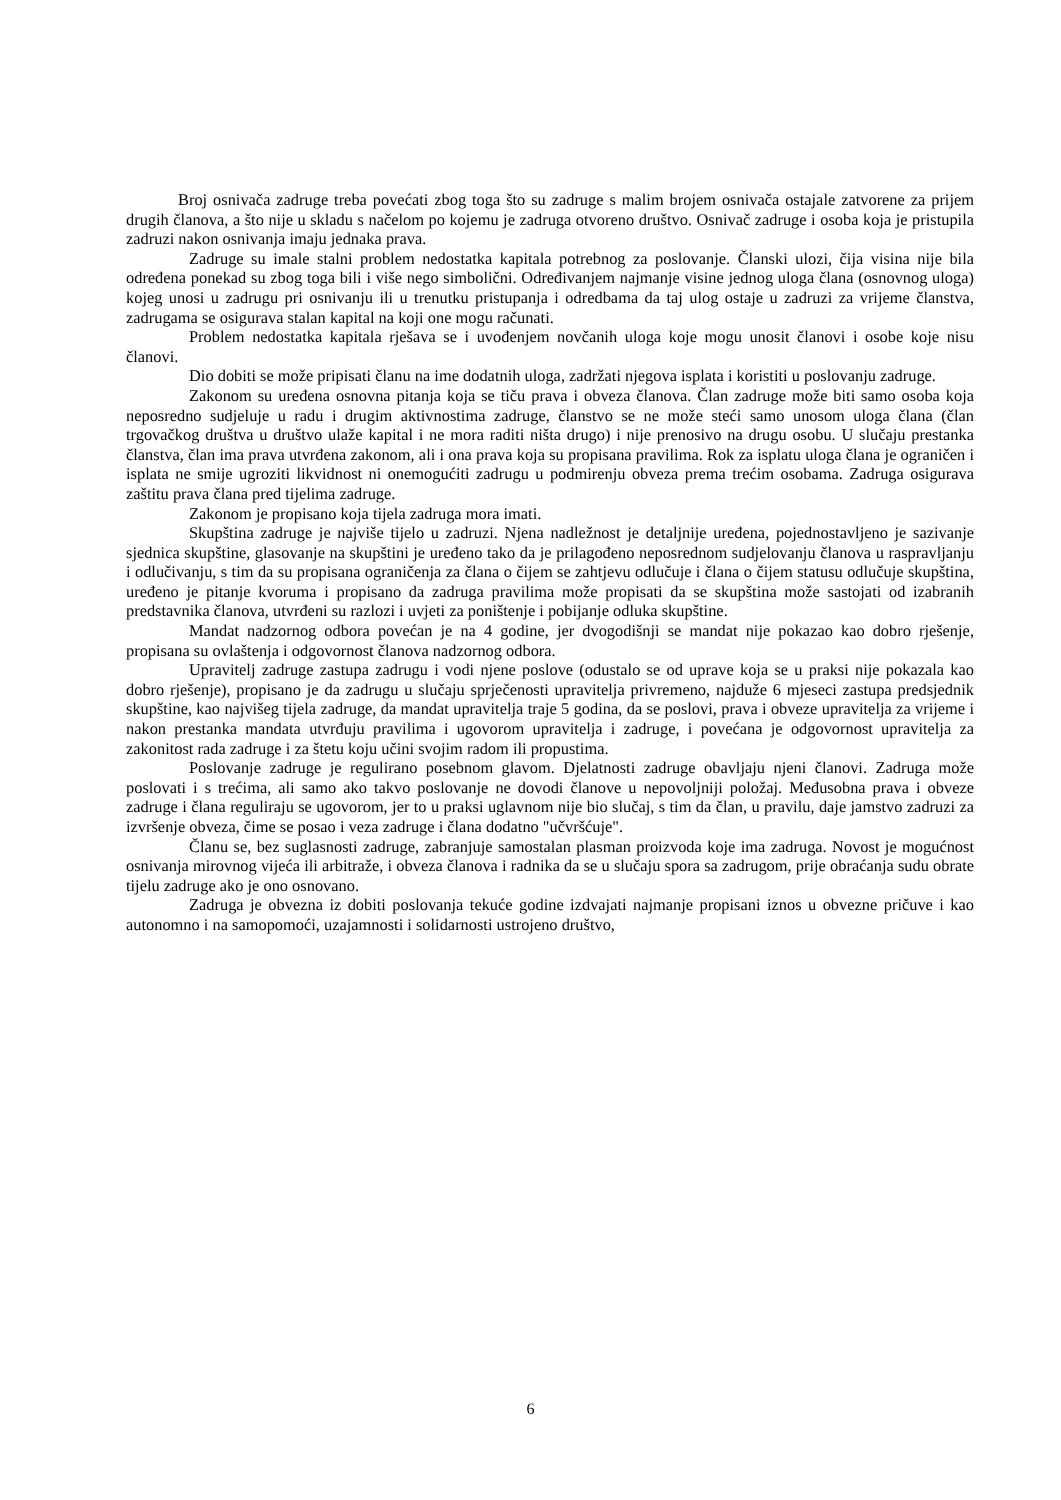Broj osnivača zadruge treba povećati zbog toga što su zadruge s malim brojem osnivača ostajale zatvorene za prijem drugih članova, a što nije u skladu s načelom po kojemu je zadruga otvoreno društvo. Osnivač zadruge i osoba koja je pristupila zadruzi nakon osnivanja imaju jednaka prava.
Zadruge su imale stalni problem nedostatka kapitala potrebnog za poslovanje. Članski ulozi, čija visina nije bila određena ponekad su zbog toga bili i više nego simbolični. Određivanjem najmanje visine jednog uloga člana (osnovnog uloga) kojeg unosi u zadrugu pri osnivanju ili u trenutku pristupanja i odredbama da taj ulog ostaje u zadruzi za vrijeme članstva, zadrugama se osigurava stalan kapital na koji one mogu računati.
Problem nedostatka kapitala rješava se i uvođenjem novčanih uloga koje mogu unosit članovi i osobe koje nisu članovi.
Dio dobiti se može pripisati članu na ime dodatnih uloga, zadržati njegova isplata i koristiti u poslovanju zadruge.
Zakonom su uređena osnovna pitanja koja se tiču prava i obveza članova. Član zadruge može biti samo osoba koja neposredno sudjeluje u radu i drugim aktivnostima zadruge, članstvo se ne može steći samo unosom uloga člana (član trgovačkog društva u društvo ulaže kapital i ne mora raditi ništa drugo) i nije prenosivo na drugu osobu. U slučaju prestanka članstva, član ima prava utvrđena zakonom, ali i ona prava koja su propisana pravilima. Rok za isplatu uloga člana je ograničen i isplata ne smije ugroziti likvidnost ni onemogućiti zadrugu u podmirenju obveza prema trećim osobama. Zadruga osigurava zaštitu prava člana pred tijelima zadruge.
Zakonom je propisano koja tijela zadruga mora imati.
Skupština zadruge je najviše tijelo u zadruzi. Njena nadležnost je detaljnije uređena, pojednostavljeno je sazivanje sjednica skupštine, glasovanje na skupštini je uređeno tako da je prilagođeno neposrednom sudjelovanju članova u raspravljanju i odlučivanju, s tim da su propisana ograničenja za člana o čijem se zahtjevu odlučuje i člana o čijem statusu odlučuje skupština, uređeno je pitanje kvoruma i propisano da zadruga pravilima može propisati da se skupština može sastojati od izabranih predstavnika članova, utvrđeni su razlozi i uvjeti za poništenje i pobijanje odluka skupštine.
Mandat nadzornog odbora povećan je na 4 godine, jer dvogodišnji se mandat nije pokazao kao dobro rješenje, propisana su ovlaštenja i odgovornost članova nadzornog odbora.
Upravitelj zadruge zastupa zadrugu i vodi njene poslove (odustalo se od uprave koja se u praksi nije pokazala kao dobro rješenje), propisano je da zadrugu u slučaju sprječenosti upravitelja privremeno, najduže 6 mjeseci zastupa predsjednik skupštine, kao najvišeg tijela zadruge, da mandat upravitelja traje 5 godina, da se poslovi, prava i obveze upravitelja za vrijeme i nakon prestanka mandata utvrđuju pravilima i ugovorom upravitelja i zadruge, i povećana je odgovornost upravitelja za zakonitost rada zadruge i za štetu koju učini svojim radom ili propustima.
Poslovanje zadruge je regulirano posebnom glavom. Djelatnosti zadruge obavljaju njeni članovi. Zadruga može poslovati i s trećima, ali samo ako takvo poslovanje ne dovodi članove u nepovoljniji položaj. Međusobna prava i obveze zadruge i člana reguliraju se ugovorom, jer to u praksi uglavnom nije bio slučaj, s tim da član, u pravilu, daje jamstvo zadruzi za izvršenje obveza, čime se posao i veza zadruge i člana dodatno "učvršćuje".
Članu se, bez suglasnosti zadruge, zabranjuje samostalan plasman proizvoda koje ima zadruga. Novost je mogućnost osnivanja mirovnog vijeća ili arbitraže, i obveza članova i radnika da se u slučaju spora sa zadrugom, prije obraćanja sudu obrate tijelu zadruge ako je ono osnovano.
Zadruga je obvezna iz dobiti poslovanja tekuće godine izdvajati najmanje propisani iznos u obvezne pričuve i kao autonomno i na samopomoći, uzajamnosti i solidarnosti ustrojeno društvo,
6